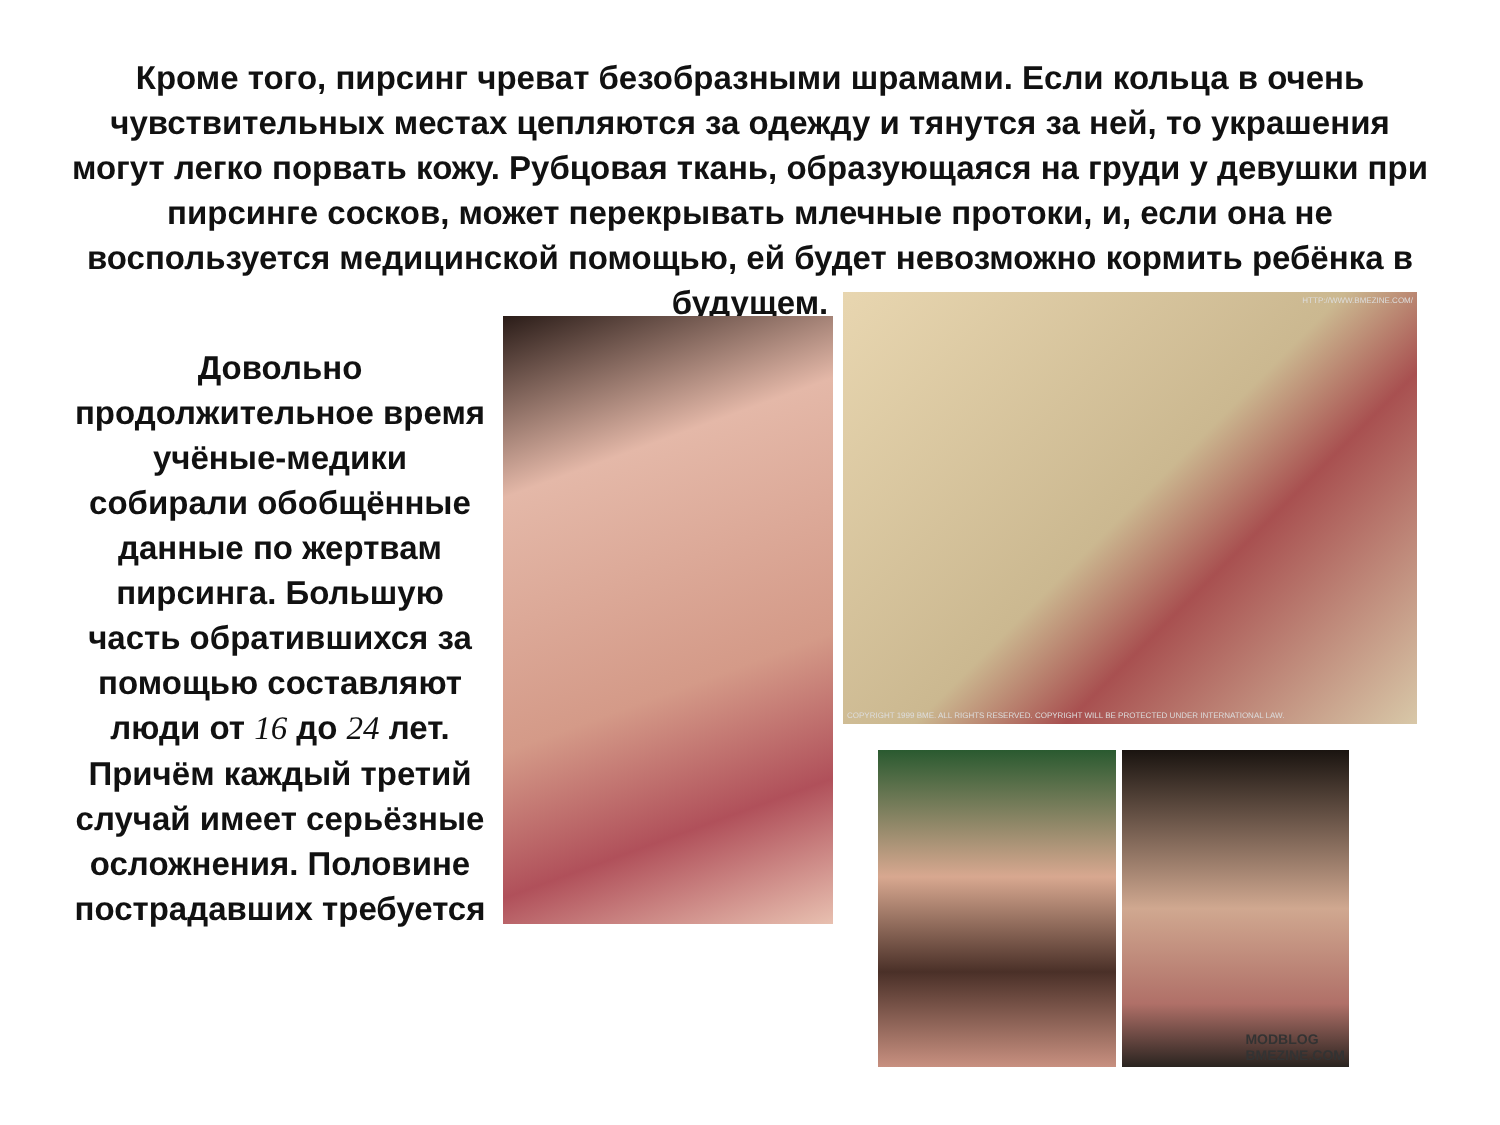Кроме того, пирсинг чреват безобразными шрамами. Если кольца в очень чувствительных местах цепляются за одежду и тянутся за ней, то украшения могут легко порвать кожу. Рубцовая ткань, образующаяся на груди у девушки при пирсинге сосков, может перекрывать млечные протоки, и, если она не воспользуется медицинской помощью, ей будет невозможно кормить ребёнка в будущем.
Довольно продолжительное время учёные-медики собирали обобщённые данные по жертвам пирсинга. Большую часть обратившихся за помощью составляют люди от 16 до 24 лет. Причём каждый третий случай имеет серьёзные осложнения. Половине пострадавших требуется
HTTP://WWW.BMEZINE.COM/
COPYRIGHT 1999 BME. ALL RIGHTS RESERVED. COPYRIGHT WILL BE PROTECTED UNDER INTERNATIONAL LAW.
MODBLOG
BMEZINE.COM